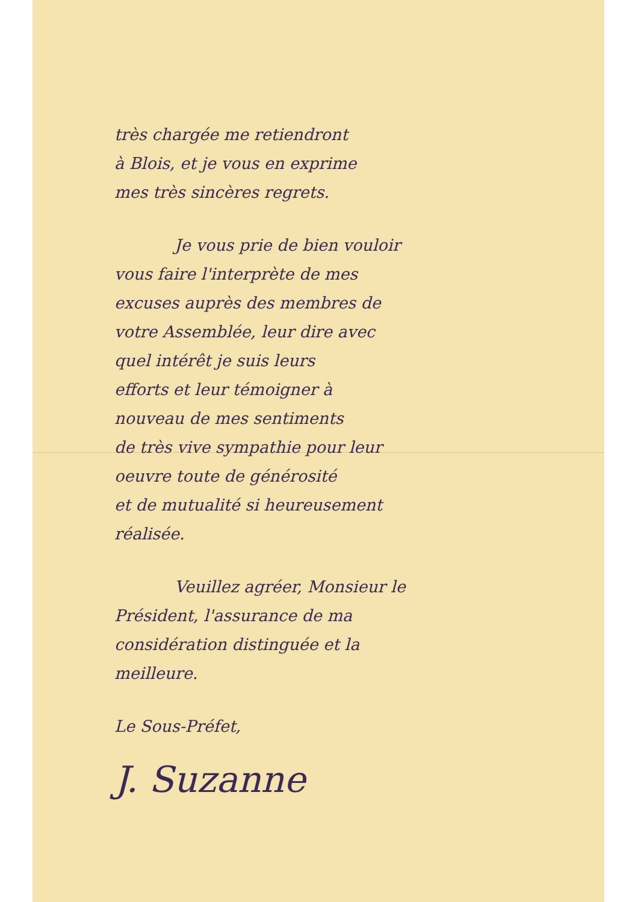très chargée me retiendront
à Blois, et je vous en exprime
mes très sincères regrets.
Je vous prie de bien vouloir
vous faire l'interprète de mes
excuses auprès des membres de
votre Assemblée, leur dire avec
quel intérêt je suis leurs
efforts et leur témoigner à
nouveau de mes sentiments
de très vive sympathie pour leur
oeuvre toute de générosité
et de mutualité si heureusement
réalisée.
Veuillez agréer, Monsieur le
Président, l'assurance de ma
considération distinguée et la
meilleure.
Le Sous-Préfet,
J. Suzanne